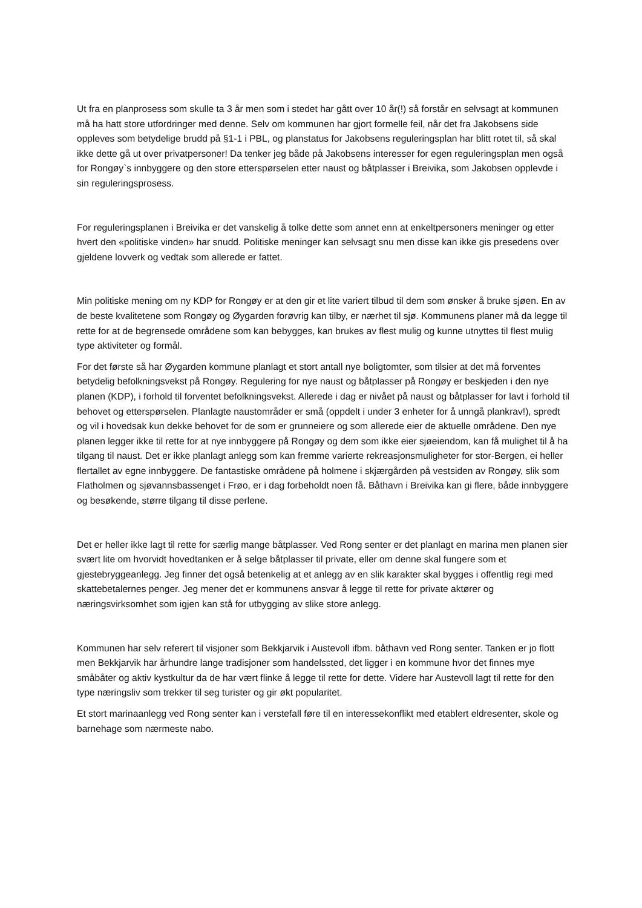Ut fra en planprosess som skulle ta 3 år men som i stedet har gått over 10 år(!) så forstår en selvsagt at kommunen må ha hatt store utfordringer med denne. Selv om kommunen har gjort formelle feil, når det fra Jakobsens side oppleves som betydelige brudd på §1-1 i PBL, og planstatus for Jakobsens reguleringsplan har blitt rotet til, så skal ikke dette gå ut over privatpersoner! Da tenker jeg både på Jakobsens interesser for egen reguleringsplan men også for Rongøy`s innbyggere og den store etterspørselen etter naust og båtplasser i Breivika, som Jakobsen opplevde i sin reguleringsprosess.
For reguleringsplanen i Breivika er det vanskelig å tolke dette som annet enn at enkeltpersoners meninger og etter hvert den «politiske vinden» har snudd. Politiske meninger kan selvsagt snu men disse kan ikke gis presedens over gjeldene lovverk og vedtak som allerede er fattet.
Min politiske mening om ny KDP for Rongøy er at den gir et lite variert tilbud til dem som ønsker å bruke sjøen. En av de beste kvalitetene som Rongøy og Øygarden forøvrig kan tilby, er nærhet til sjø. Kommunens planer må da legge til rette for at de begrensede områdene som kan bebygges, kan brukes av flest mulig og kunne utnyttes til flest mulig type aktiviteter og formål.
For det første så har Øygarden kommune planlagt et stort antall nye boligtomter, som tilsier at det må forventes betydelig befolkningsvekst på Rongøy. Regulering for nye naust og båtplasser på Rongøy er beskjeden i den nye planen (KDP), i forhold til forventet befolkningsvekst. Allerede i dag er nivået på naust og båtplasser for lavt i forhold til behovet og etterspørselen. Planlagte naustområder er små (oppdelt i under 3 enheter for å unngå plankrav!), spredt og vil i hovedsak kun dekke behovet for de som er grunneiere og som allerede eier de aktuelle områdene. Den nye planen legger ikke til rette for at nye innbyggere på Rongøy og dem som ikke eier sjøeiendom, kan få mulighet til å ha tilgang til naust. Det er ikke planlagt anlegg som kan fremme varierte rekreasjonsmuligheter for stor-Bergen, ei heller flertallet av egne innbyggere. De fantastiske områdene på holmene i skjærgården på vestsiden av Rongøy, slik som Flatholmen og sjøvannsbassenget i Frøo, er i dag forbeholdt noen få. Båthavn i Breivika kan gi flere, både innbyggere og besøkende, større tilgang til disse perlene.
Det er heller ikke lagt til rette for særlig mange båtplasser. Ved Rong senter er det planlagt en marina men planen sier svært lite om hvorvidt hovedtanken er å selge båtplasser til private, eller om denne skal fungere som et gjestebryggeanlegg. Jeg finner det også betenkelig at et anlegg av en slik karakter skal bygges i offentlig regi med skattebetalernes penger. Jeg mener det er kommunens ansvar å legge til rette for private aktører og næringsvirksomhet som igjen kan stå for utbygging av slike store anlegg.
Kommunen har selv referert til visjoner som Bekkjarvik i Austevoll ifbm. båthavn ved Rong senter. Tanken er jo flott men Bekkjarvik har århundre lange tradisjoner som handelssted, det ligger i en kommune hvor det finnes mye småbåter og aktiv kystkultur da de har vært flinke å legge til rette for dette. Videre har Austevoll lagt til rette for den type næringsliv som trekker til seg turister og gir økt popularitet.
Et stort marinaanlegg ved Rong senter kan i verstefall føre til en interessekonflikt med etablert eldresenter, skole og barnehage som nærmeste nabo.